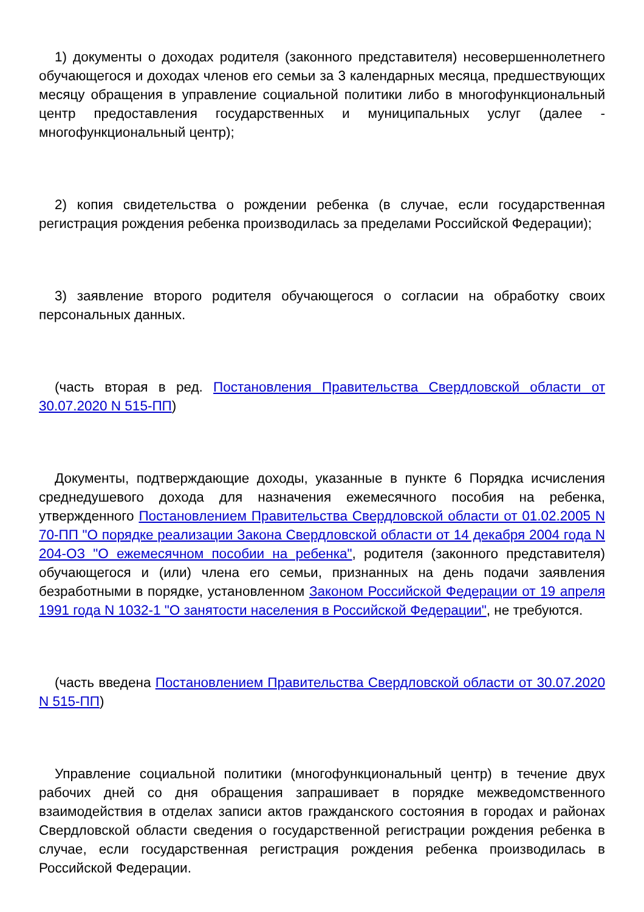1) документы о доходах родителя (законного представителя) несовершеннолетнего обучающегося и доходах членов его семьи за 3 календарных месяца, предшествующих месяцу обращения в управление социальной политики либо в многофункциональный центр предоставления государственных и муниципальных услуг (далее - многофункциональный центр);
2) копия свидетельства о рождении ребенка (в случае, если государственная регистрация рождения ребенка производилась за пределами Российской Федерации);
3) заявление второго родителя обучающегося о согласии на обработку своих персональных данных.
(часть вторая в ред. Постановления Правительства Свердловской области от 30.07.2020 N 515-ПП)
Документы, подтверждающие доходы, указанные в пункте 6 Порядка исчисления среднедушевого дохода для назначения ежемесячного пособия на ребенка, утвержденного Постановлением Правительства Свердловской области от 01.02.2005 N 70-ПП "О порядке реализации Закона Свердловской области от 14 декабря 2004 года N 204-ОЗ "О ежемесячном пособии на ребенка", родителя (законного представителя) обучающегося и (или) члена его семьи, признанных на день подачи заявления безработными в порядке, установленном Законом Российской Федерации от 19 апреля 1991 года N 1032-1 "О занятости населения в Российской Федерации", не требуются.
(часть введена Постановлением Правительства Свердловской области от 30.07.2020 N 515-ПП)
Управление социальной политики (многофункциональный центр) в течение двух рабочих дней со дня обращения запрашивает в порядке межведомственного взаимодействия в отделах записи актов гражданского состояния в городах и районах Свердловской области сведения о государственной регистрации рождения ребенка в случае, если государственная регистрация рождения ребенка производилась в Российской Федерации.